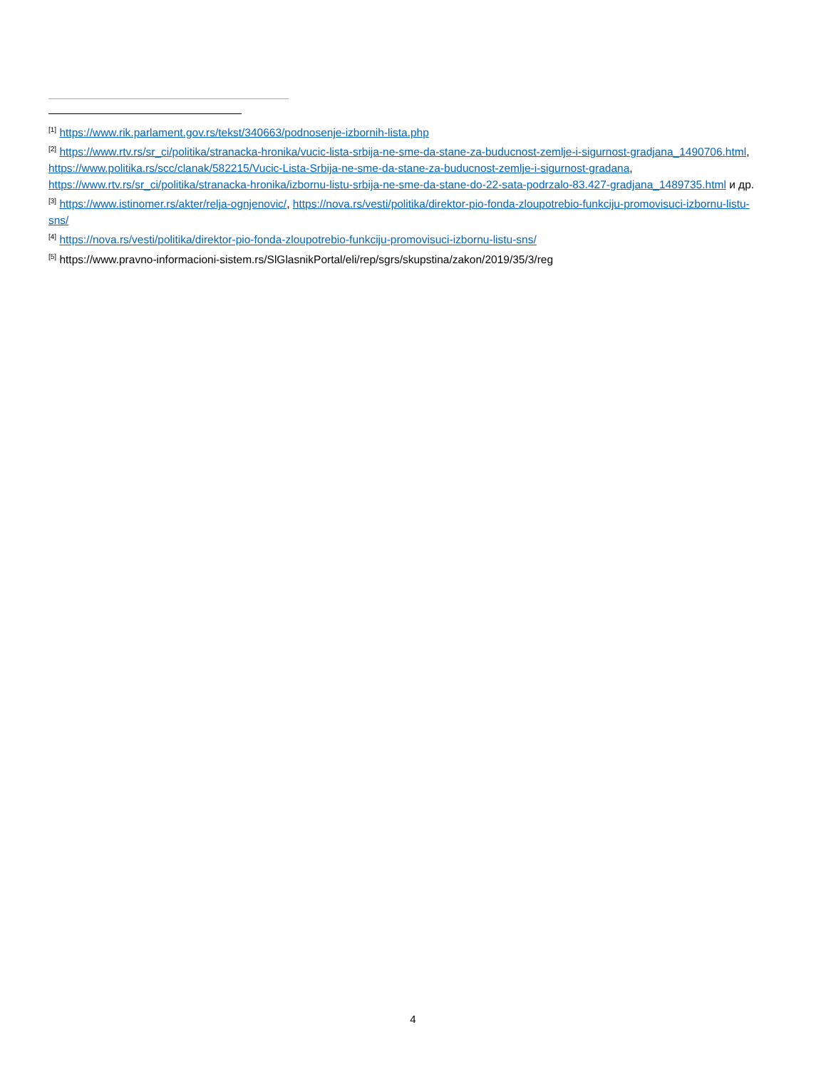<sup>[1]</sup> https://www.rik.parlament.gov.rs/tekst/340663/podnosenje-izbornih-lista.php
<sup>[2]</sup> https://www.rtv.rs/sr_ci/politika/stranacka-hronika/vucic-lista-srbija-ne-sme-da-stane-za-buducnost-zemlje-i-sigurnost-gradjana_1490706.html, https://www.politika.rs/scc/clanak/582215/Vucic-Lista-Srbija-ne-sme-da-stane-za-buducnost-zemlje-i-sigurnost-gradana, https://www.rtv.rs/sr_ci/politika/stranacka-hronika/izbornu-listu-srbija-ne-sme-da-stane-do-22-sata-podrzalo-83.427-gradjana_1489735.html и др.
<sup>[3]</sup> https://www.istinomer.rs/akter/relja-ognjenovic/, https://nova.rs/vesti/politika/direktor-pio-fonda-zloupotrebio-funkciju-promovisuci-izbornu-listu-sns/
<sup>[4]</sup> https://nova.rs/vesti/politika/direktor-pio-fonda-zloupotrebio-funkciju-promovisuci-izbornu-listu-sns/
<sup>[5]</sup> https://www.pravno-informacioni-sistem.rs/SlGlasnikPortal/eli/rep/sgrs/skupstina/zakon/2019/35/3/reg
4